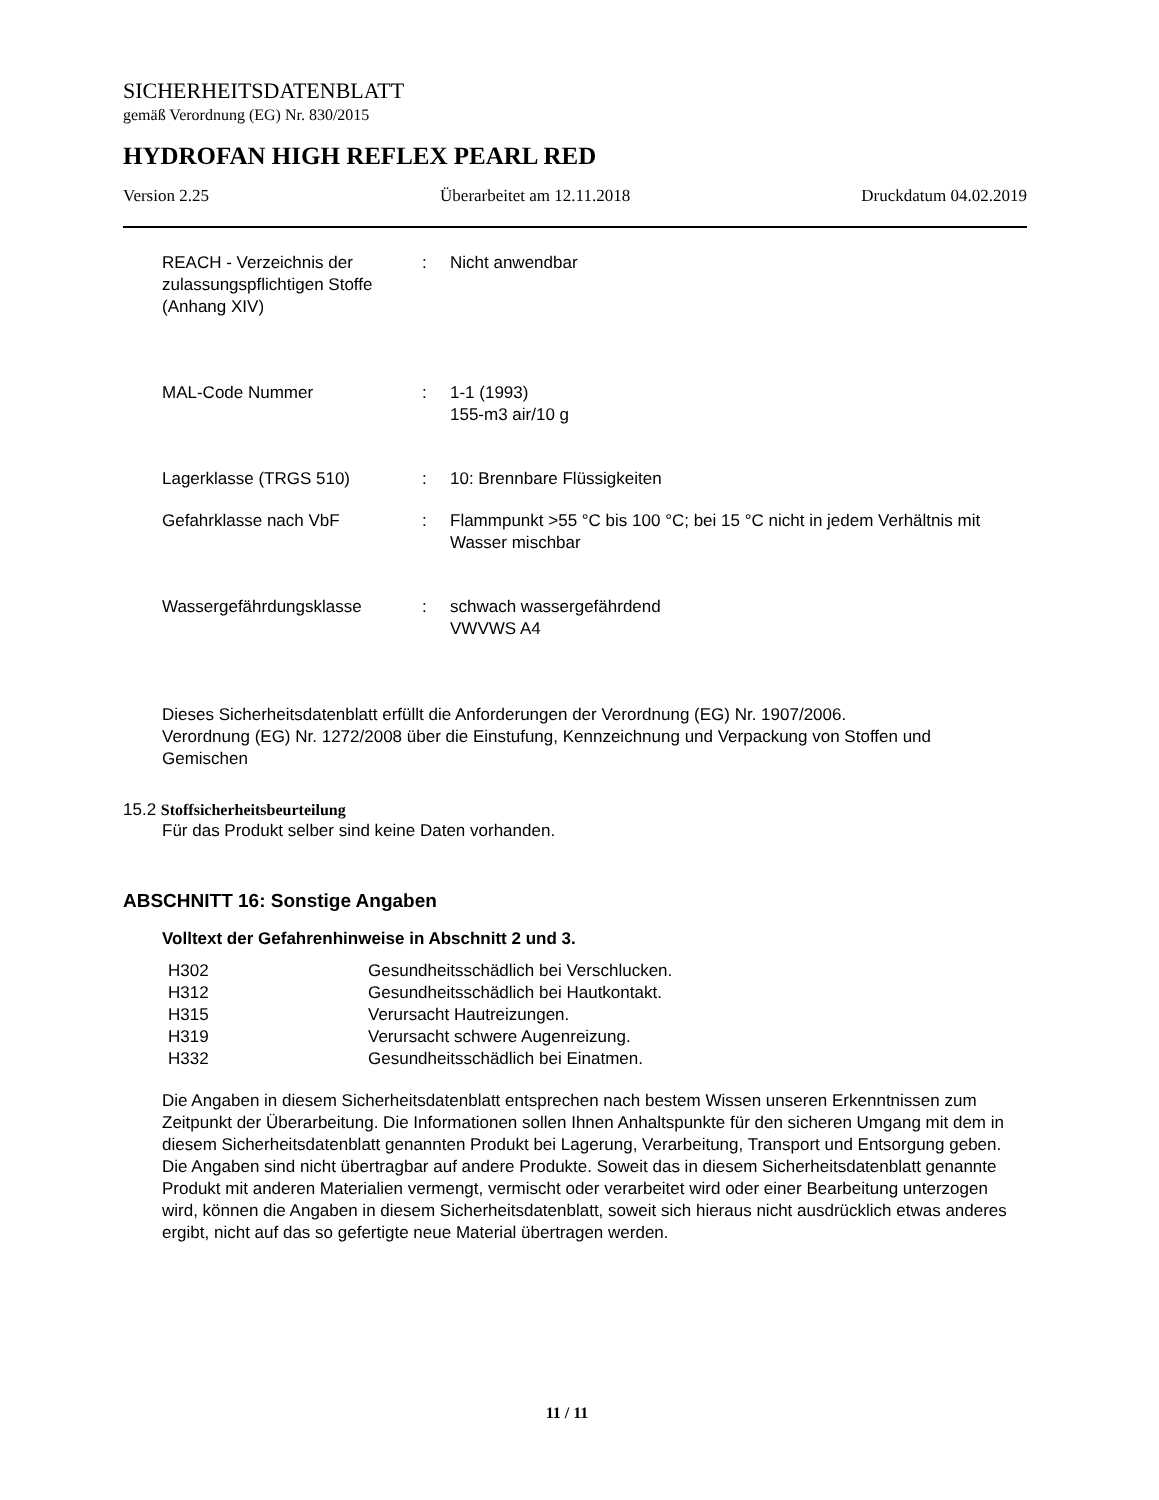SICHERHEITSDATENBLATT
gemäß Verordnung (EG) Nr. 830/2015
HYDROFAN HIGH REFLEX PEARL RED
Version 2.25 Überarbeitet am 12.11.2018 Druckdatum 04.02.2019
| REACH - Verzeichnis der zulassungspflichtigen Stoffe (Anhang XIV) | : | Nicht anwendbar |
| MAL-Code Nummer | : | 1-1 (1993) 155-m3 air/10 g |
| Lagerklasse (TRGS 510) | : | 10: Brennbare Flüssigkeiten |
| Gefahrklasse nach VbF | : | Flammpunkt >55 °C bis 100 °C; bei 15 °C nicht in jedem Verhältnis mit Wasser mischbar |
| Wassergefährdungsklasse | : | schwach wassergefährdend VWVWS A4 |
Dieses Sicherheitsdatenblatt erfüllt die Anforderungen der Verordnung (EG) Nr. 1907/2006.
Verordnung (EG) Nr. 1272/2008 über die Einstufung, Kennzeichnung und Verpackung von Stoffen und Gemischen
15.2 Stoffsicherheitsbeurteilung
Für das Produkt selber sind keine Daten vorhanden.
ABSCHNITT 16: Sonstige Angaben
Volltext der Gefahrenhinweise in Abschnitt 2 und 3.
| H302 | Gesundheitsschädlich bei Verschlucken. |
| H312 | Gesundheitsschädlich bei Hautkontakt. |
| H315 | Verursacht Hautreizungen. |
| H319 | Verursacht schwere Augenreizung. |
| H332 | Gesundheitsschädlich bei Einatmen. |
Die Angaben in diesem Sicherheitsdatenblatt entsprechen nach bestem Wissen unseren Erkenntnissen zum Zeitpunkt der Überarbeitung. Die Informationen sollen Ihnen Anhaltspunkte für den sicheren Umgang mit dem in diesem Sicherheitsdatenblatt genannten Produkt bei Lagerung, Verarbeitung, Transport und Entsorgung geben. Die Angaben sind nicht übertragbar auf andere Produkte. Soweit das in diesem Sicherheitsdatenblatt genannte Produkt mit anderen Materialien vermengt, vermischt oder verarbeitet wird oder einer Bearbeitung unterzogen wird, können die Angaben in diesem Sicherheitsdatenblatt, soweit sich hieraus nicht ausdrücklich etwas anderes ergibt, nicht auf das so gefertigte neue Material übertragen werden.
11 / 11